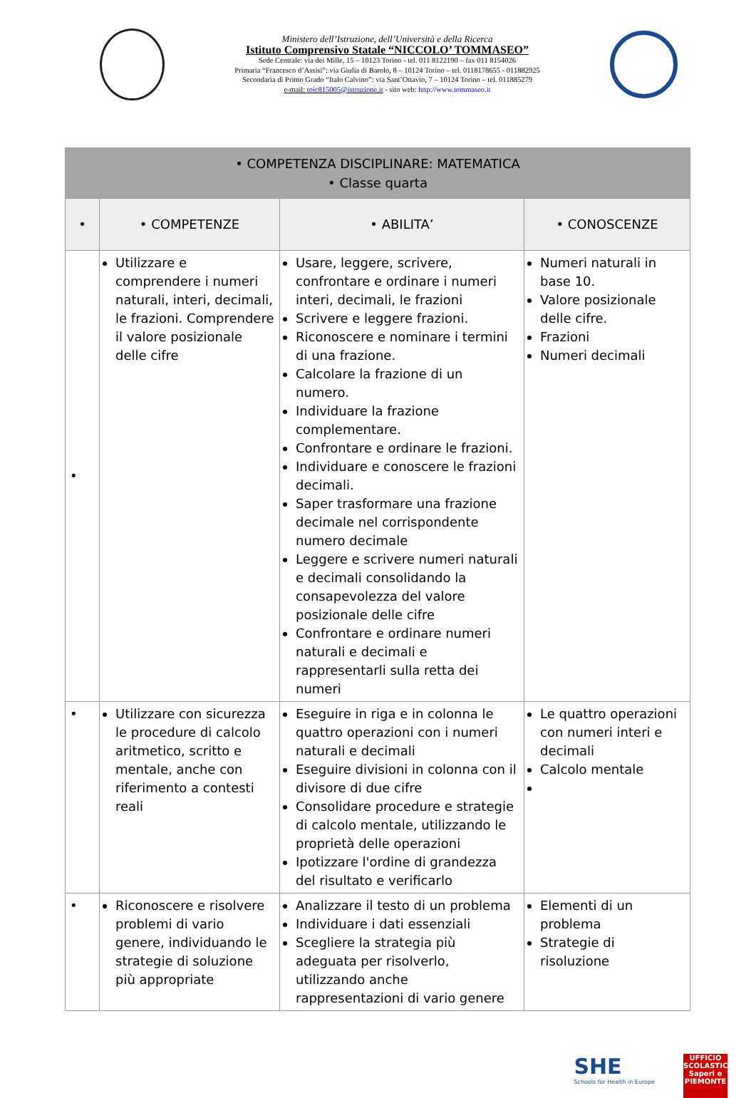Ministero dell’Istruzione, dell’Università e della Ricerca
Istituto Comprensivo Statale “NICCOLO’ TOMMASEO”
Sede Centrale: via dei Mille, 15 – 10123 Torino - tel. 011 8122190 – fax 011 8154026
Primaria “Francesco d’Assisi”: via Giulia di Barolo, 8 – 10124 Torino – tel. 0118178655 - 011882925
Secondaria di Primo Grado “Italo Calvino”: via Sant’Ottavio, 7 – 10124 Torino – tel. 011885279
e-mail: toic815005@istruzione.it - sito web: http://www.tommaseo.it
| • COMPETENZA DISCIPLINARE: MATEMATICA • Classe quarta | | | |
| • | • COMPETENZE | • ABILITA’ | • CONOSCENZE |
| • | Utilizzare e comprendere i numeri naturali, interi, decimali, le frazioni. Comprendere il valore posizionale delle cifre | Usare, leggere, scrivere, confrontare e ordinare i numeri interi, decimali, le frazioni Scrivere e leggere frazioni. Riconoscere e nominare i termini di una frazione. Calcolare la frazione di un numero. Individuare la frazione complementare. Confrontare e ordinare le frazioni. Individuare e conoscere le frazioni decimali. Saper trasformare una frazione decimale nel corrispondente numero decimale Leggere e scrivere numeri naturali e decimali consolidando la consapevolezza del valore posizionale delle cifre Confrontare e ordinare numeri naturali e decimali e rappresentarli sulla retta dei numeri | Numeri naturali in base 10. Valore posizionale delle cifre. Frazioni Numeri decimali |
| • | Utilizzare con sicurezza le procedure di calcolo aritmetico, scritto e mentale, anche con riferimento a contesti reali | Eseguire in riga e in colonna le quattro operazioni con i numeri naturali e decimali Eseguire divisioni in colonna con il divisore di due cifre Consolidare procedure e strategie di calcolo mentale, utilizzando le proprietà delle operazioni Ipotizzare l'ordine di grandezza del risultato e verificarlo | Le quattro operazioni con numeri interi e decimali Calcolo mentale |
| • | Riconoscere e risolvere problemi di vario genere, individuando le strategie di soluzione più appropriate | Analizzare il testo di un problema Individuare i dati essenziali Scegliere la strategia più adeguata per risolverlo, utilizzando anche rappresentazioni di vario genere | Elementi di un problema Strategie di risoluzione |
SHE
Schools for Health in Europe
UFFICIO SCOLASTICO
Saperi e
PIEMONTE